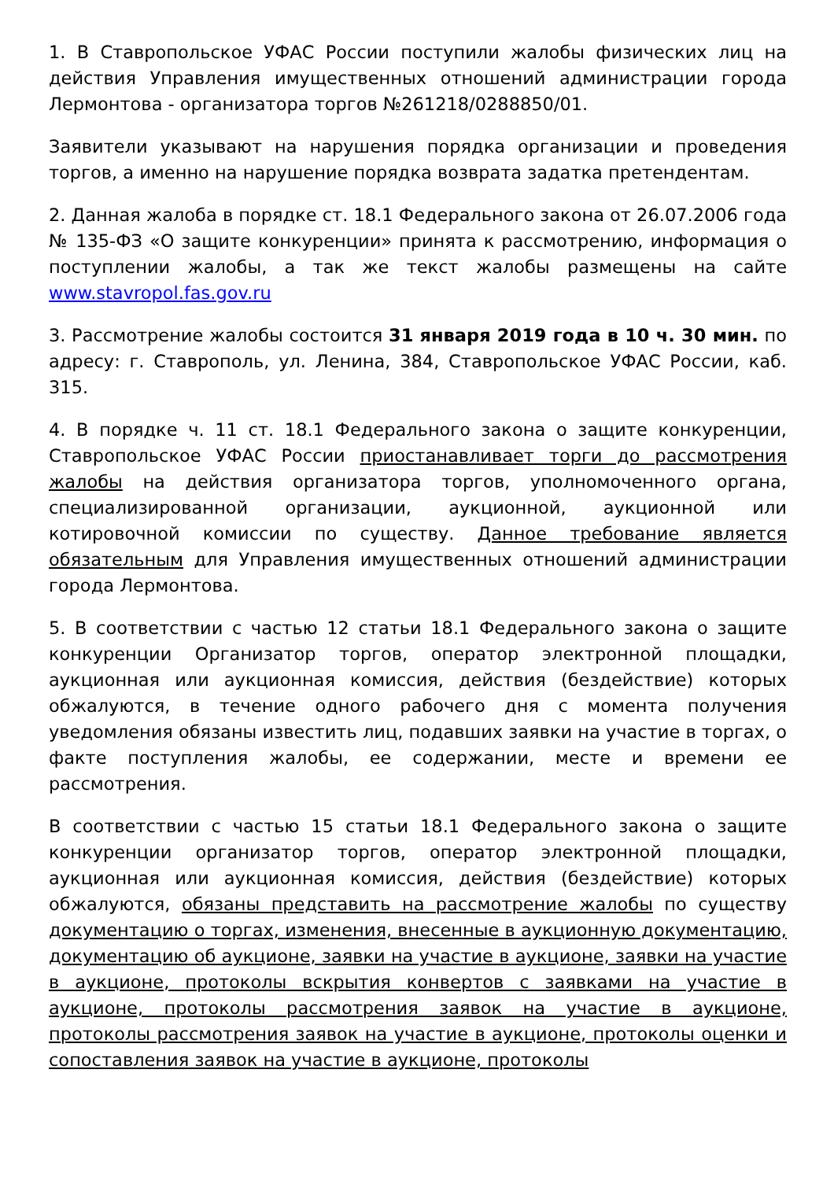1. В Ставропольское УФАС России поступили жалобы физических лиц на действия Управления имущественных отношений администрации города Лермонтова - организатора торгов №261218/0288850/01.
Заявители указывают на нарушения порядка организации и проведения торгов, а именно на нарушение порядка возврата задатка претендентам.
2. Данная жалоба в порядке ст. 18.1 Федерального закона от 26.07.2006 года № 135-ФЗ «О защите конкуренции» принята к рассмотрению, информация о поступлении жалобы, а так же текст жалобы размещены на сайте www.stavropol.fas.gov.ru
3. Рассмотрение жалобы состоится 31 января 2019 года в 10 ч. 30 мин. по адресу: г. Ставрополь, ул. Ленина, 384, Ставропольское УФАС России, каб. 315.
4. В порядке ч. 11 ст. 18.1 Федерального закона о защите конкуренции, Ставропольское УФАС России приостанавливает торги до рассмотрения жалобы на действия организатора торгов, уполномоченного органа, специализированной организации, аукционной, аукционной или котировочной комиссии по существу. Данное требование является обязательным для Управления имущественных отношений администрации города Лермонтова.
5. В соответствии с частью 12 статьи 18.1 Федерального закона о защите конкуренции Организатор торгов, оператор электронной площадки, аукционная или аукционная комиссия, действия (бездействие) которых обжалуются, в течение одного рабочего дня с момента получения уведомления обязаны известить лиц, подавших заявки на участие в торгах, о факте поступления жалобы, ее содержании, месте и времени ее рассмотрения.
В соответствии с частью 15 статьи 18.1 Федерального закона о защите конкуренции организатор торгов, оператор электронной площадки, аукционная или аукционная комиссия, действия (бездействие) которых обжалуются, обязаны представить на рассмотрение жалобы по существу документацию о торгах, изменения, внесенные в аукционную документацию, документацию об аукционе, заявки на участие в аукционе, заявки на участие в аукционе, протоколы вскрытия конвертов с заявками на участие в аукционе, протоколы рассмотрения заявок на участие в аукционе, протоколы рассмотрения заявок на участие в аукционе, протоколы оценки и сопоставления заявок на участие в аукционе, протоколы